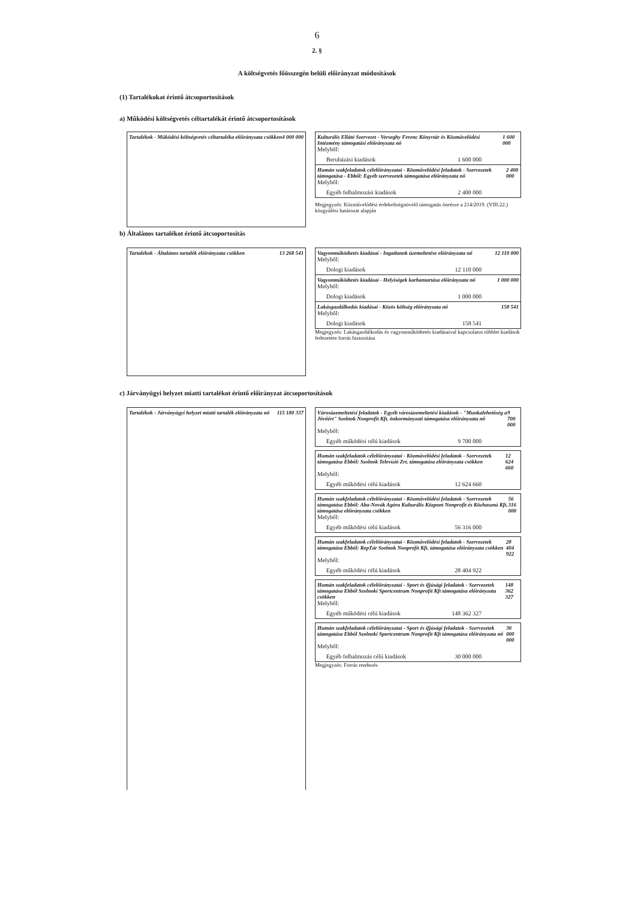6
2. §
A költségvetés főösszegén belüli előirányzat módosítások
(1) Tartalékokat érintő átcsoportosítások
a) Működési költségvetés céltartalékát érintő átcsoportosítások
Tartalékok - Működési költségvetés céltartaléka előirányzata csökken 4 000 000
Kulturális Ellátó Szervezet - Verseghy Ferenc Könyvtár és Közművelődési Intézmény támogatási előirányzata nő 1 600 000
Melyből:
Beruházási kiadások 1 600 000
Humán szakfeladatok célelőirányzatai - Közművelődési feladatok - Szervezetek támogatása - Ebből: Egyéb szervezetek támogatása előirányzata nő 2 400 000
Melyből:
Egyéb felhalmozási kiadások 2 400 000
Megjegyzés: Közművelődési érdekeltségnövelő támogatás önrésze a 214/2019. (VIII.22.) közgyűlési határozat alapján
b) Általános tartalékot érintő átcsoportosítás
Tartalékok - Általános tartalék előirányzata csökken 13 268 541
Vagyonműködtetés kiadásai - Ingatlanok üzemeltetése előirányzata nő 12 110 000
Melyből:
Dologi kiadások 12 110 000
Vagyonműködtetés kiadásai - Helyiségek karbantartása előirányzata nő 1 000 000
Melyből:
Dologi kiadások 1 000 000
Lakásgazdálkodás kiadásai - Közös költség előirányzata nő 158 541
Melyből:
Dologi kiadások 158 541
Megjegyzés: Lakásgazdálkodás és vagyonműködtetés kiadásaival kapcsolatos többlet kiadások fedezetére forrás biztosítása
c) Járványügyi helyzet miatti tartalékot érintő előirányzat átcsoportosítások
Tartalékok - Járványügyi helyzet miatti tartalék előirányzata nő 115 180 337
Városüzemeltetési feladatok - Egyéb városüzemeltetési kiadások - "Munkalehetőség a Jövőért" Szolnok Nonprofit Kft. önkormányzati támogatása előirányzata nő 9 700 000
Melyből:
Egyéb működési célú kiadások 9 700 000
Humán szakfeladatok célelőirányzatai - Közművelődési feladatok - Szervezetek támogatása Ebből: Szolnok Televízió Zrt. támogatása előirányzata csökken 12 624 660
Melyből:
Egyéb működési célú kiadások 12 624 660
Humán szakfeladatok célelőirányzatai - Közművelődési feladatok - Szervezetek támogatása Ebből: Aba-Novák Agóra Kulturális Központ Nonprofit és Közhasznú Kft. támogatása előirányzata csökken 56 316 000
Melyből:
Egyéb működési célú kiadások 56 316 000
Humán szakfeladatok célelőirányzatai - Közművelődési feladatok - Szervezetek támogatása Ebből: RepTár Szolnok Nonprofit Kft. támogatása előirányzata csökken 28 404 922
Melyből:
Egyéb működési célú kiadások 28 404 922
Humán szakfeladatok célelőirányzatai - Sport és ifjúsági feladatok - Szervezetek támogatása Ebből Szolnoki Sportcentrum Nonprofit Kft támogatása előirányzata csökken 148 362 327
Melyből:
Egyéb működési célú kiadások 148 362 327
Humán szakfeladatok célelőirányzatai - Sport és ifjúsági feladatok - Szervezetek támogatása Ebből Szolnoki Sportcentrum Nonprofit Kft támogatása előirányzata nő 30 000 000
Melyből:
Egyéb felhalmozás célú kiadások 30 000 000
Megjegyzés: Forrás rendezés